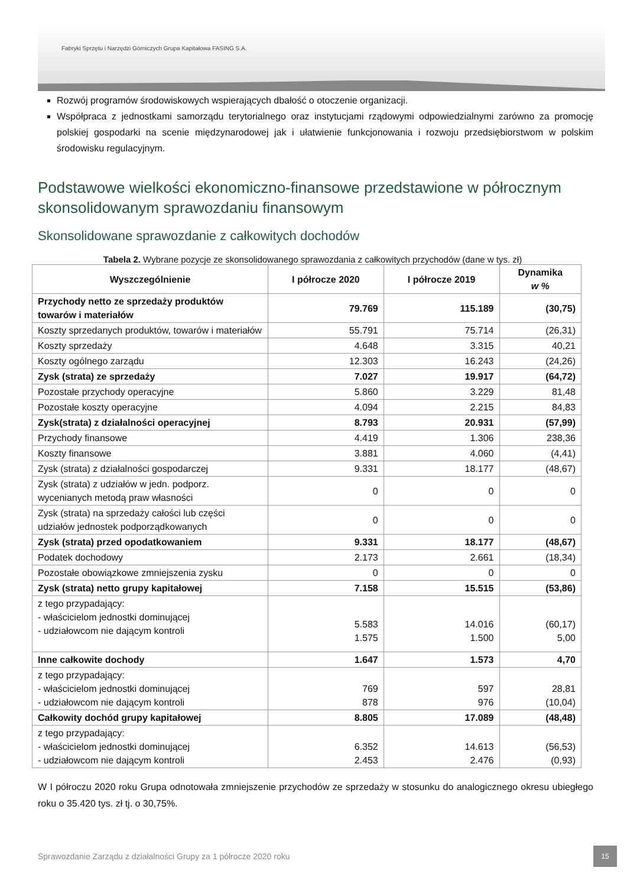Fabryki Sprzętu i Narzędzi Górniczych Grupa Kapitałowa FASING S.A.
Rozwój programów środowiskowych wspierających dbałość o otoczenie organizacji.
Współpraca z jednostkami samorządu terytorialnego oraz instytucjami rządowymi odpowiedzialnymi zarówno za promocję polskiej gospodarki na scenie międzynarodowej jak i ułatwienie funkcjonowania i rozwoju przedsiębiorstwom w polskim środowisku regulacyjnym.
Podstawowe wielkości ekonomiczno-finansowe przedstawione w półrocznym skonsolidowanym sprawozdaniu finansowym
Skonsolidowane sprawozdanie z całkowitych dochodów
Tabela 2. Wybrane pozycje ze skonsolidowanego sprawozdania z całkowitych przychodów (dane w tys. zł)
| Wyszczególnienie | I półrocze 2020 | I półrocze 2019 | Dynamika w % |
| --- | --- | --- | --- |
| Przychody netto ze sprzedaży produktów towarów i materiałów | 79.769 | 115.189 | (30,75) |
| Koszty sprzedanych produktów, towarów i materiałów | 55.791 | 75.714 | (26,31) |
| Koszty sprzedaży | 4.648 | 3.315 | 40,21 |
| Koszty ogólnego zarządu | 12.303 | 16.243 | (24,26) |
| Zysk (strata) ze sprzedaży | 7.027 | 19.917 | (64,72) |
| Pozostałe przychody operacyjne | 5.860 | 3.229 | 81,48 |
| Pozostałe koszty operacyjne | 4.094 | 2.215 | 84,83 |
| Zysk(strata) z działalności operacyjnej | 8.793 | 20.931 | (57,99) |
| Przychody finansowe | 4.419 | 1.306 | 238,36 |
| Koszty finansowe | 3.881 | 4.060 | (4,41) |
| Zysk (strata) z działalności gospodarczej | 9.331 | 18.177 | (48,67) |
| Zysk (strata) z udziałów w jedn. podporz. wycenianych metodą praw własności | 0 | 0 | 0 |
| Zysk (strata) na sprzedaży całości lub części udziałów jednostek podporządkowanych | 0 | 0 | 0 |
| Zysk (strata) przed opodatkowaniem | 9.331 | 18.177 | (48,67) |
| Podatek dochodowy | 2.173 | 2.661 | (18,34) |
| Pozostałe obowiązkowe zmniejszenia zysku | 0 | 0 | 0 |
| Zysk (strata) netto grupy kapitałowej | 7.158 | 15.515 | (53,86) |
| z tego przypadający: - właścicielom jednostki dominującej - udziałowcom nie dającym kontroli | 5.583 1.575 | 14.016 1.500 | (60,17) 5,00 |
| Inne całkowite dochody | 1.647 | 1.573 | 4,70 |
| z tego przypadający: - właścicielom jednostki dominującej - udziałowcom nie dającym kontroli | 769 878 | 597 976 | 28,81 (10,04) |
| Całkowity dochód grupy kapitałowej | 8.805 | 17.089 | (48,48) |
| z tego przypadający: - właścicielom jednostki dominującej - udziałowcom nie dającym kontroli | 6.352 2.453 | 14.613 2.476 | (56,53) (0,93) |
W I półroczu 2020 roku Grupa odnotowała zmniejszenie przychodów ze sprzedaży w stosunku do analogicznego okresu ubiegłego roku o 35.420 tys. zł tj. o 30,75%.
Sprawozdanie Zarządu z działalności Grupy za 1 półrocze 2020 roku
15